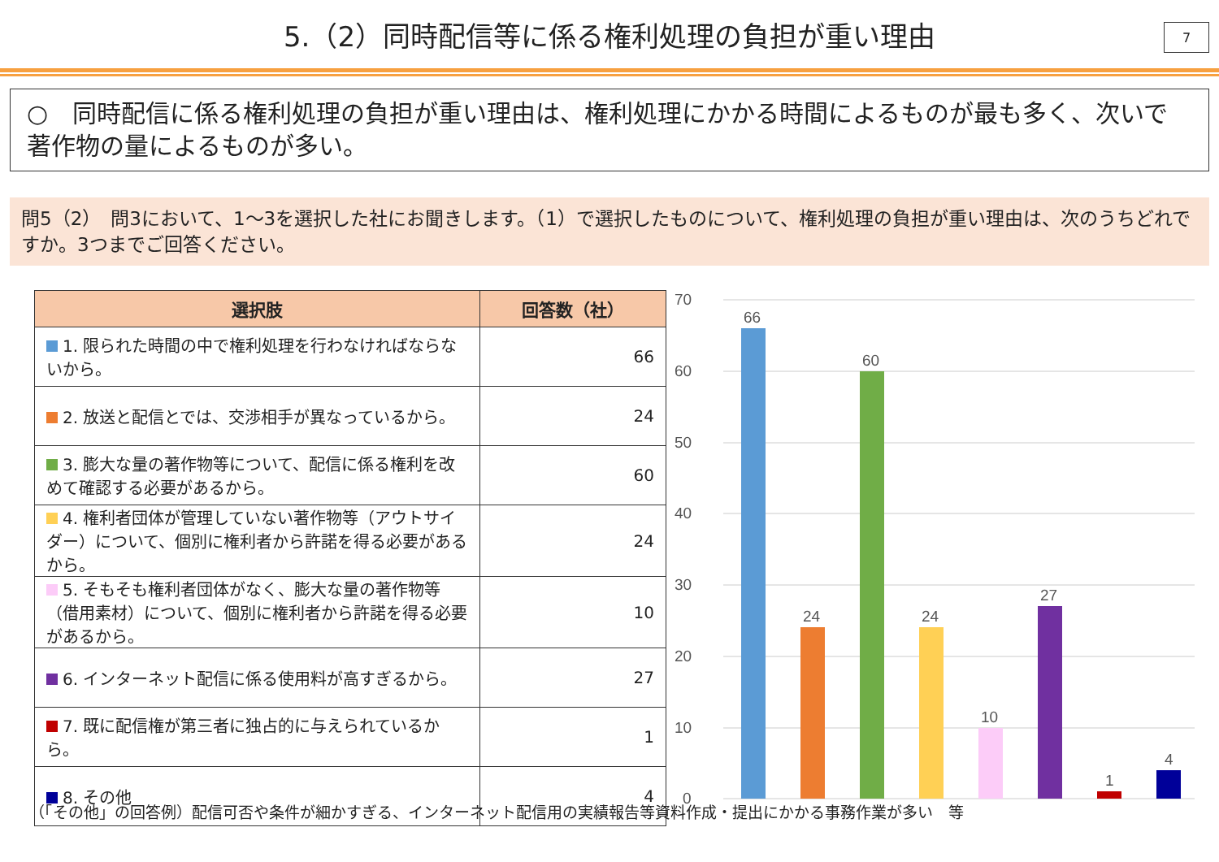5.（2）同時配信等に係る権利処理の負担が重い理由
7
○　同時配信に係る権利処理の負担が重い理由は、権利処理にかかる時間によるものが最も多く、次いで著作物の量によるものが多い。
問5（2）　問3において、1～3を選択した社にお聞きします。（1）で選択したものについて、権利処理の負担が重い理由は、次のうちどれですか。3つまでご回答ください。
| 選択肢 | 回答数（社） |
| --- | --- |
| 1. 限られた時間の中で権利処理を行わなければならないから。 | 66 |
| 2. 放送と配信とでは、交渉相手が異なっているから。 | 24 |
| 3. 膨大な量の著作物等について、配信に係る権利を改めて確認する必要があるから。 | 60 |
| 4. 権利者団体が管理していない著作物等（アウトサイダー）について、個別に権利者から許諾を得る必要があるから。 | 24 |
| 5. そもそも権利者団体がなく、膨大な量の著作物等（借用素材）について、個別に権利者から許諾を得る必要があるから。 | 10 |
| 6. インターネット配信に係る使用料が高すぎるから。 | 27 |
| 7. 既に配信権が第三者に独占的に与えられているから。 | 1 |
| 8. その他 | 4 |
70
60
50
40
30
20
10
0
66
24
60
24
10
27
1
4
（「その他」の回答例）配信可否や条件が細かすぎる、インターネット配信用の実績報告等資料作成・提出にかかる事務作業が多い　等